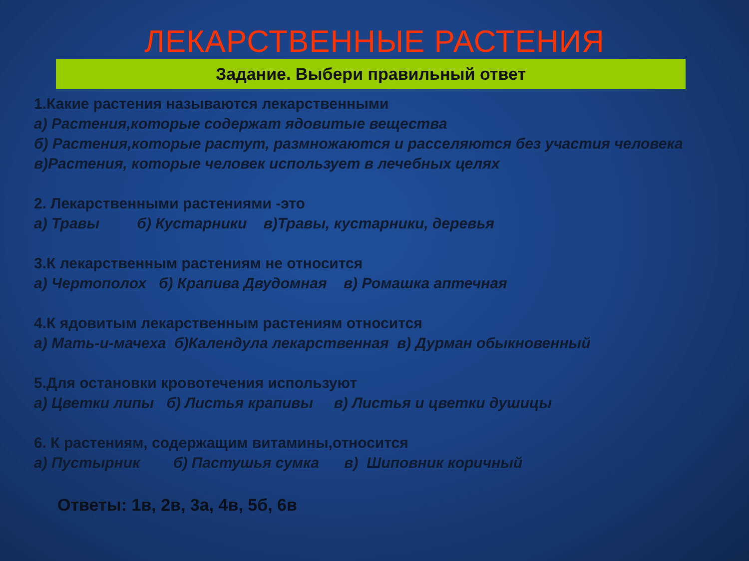ЛЕКАРСТВЕННЫЕ РАСТЕНИЯ
Задание. Выбери правильный ответ
1.Какие растения называются лекарственными
а) Растения,которые содержат ядовитые вещества
б) Растения,которые растут, размножаются и расселяются без участия человека
в)Растения, которые человек использует в лечебных целях
2. Лекарственными растениями -это
а) Травы б) Кустарники в)Травы, кустарники, деревья
3.К лекарственным растениям не относится
а) Чертополох б) Крапива Двудомная в) Ромашка аптечная
4.К ядовитым лекарственным растениям относится
а) Мать-и-мачеха б)Календула лекарственная в) Дурман обыкновенный
5.Для остановки кровотечения используют
а) Цветки липы б) Листья крапивы в) Листья и цветки душицы
6. К растениям, содержащим витамины,относится
а) Пустырник б) Пастушья сумка в) Шиповник коричный
Ответы: 1в, 2в, 3а, 4в, 5б, 6в